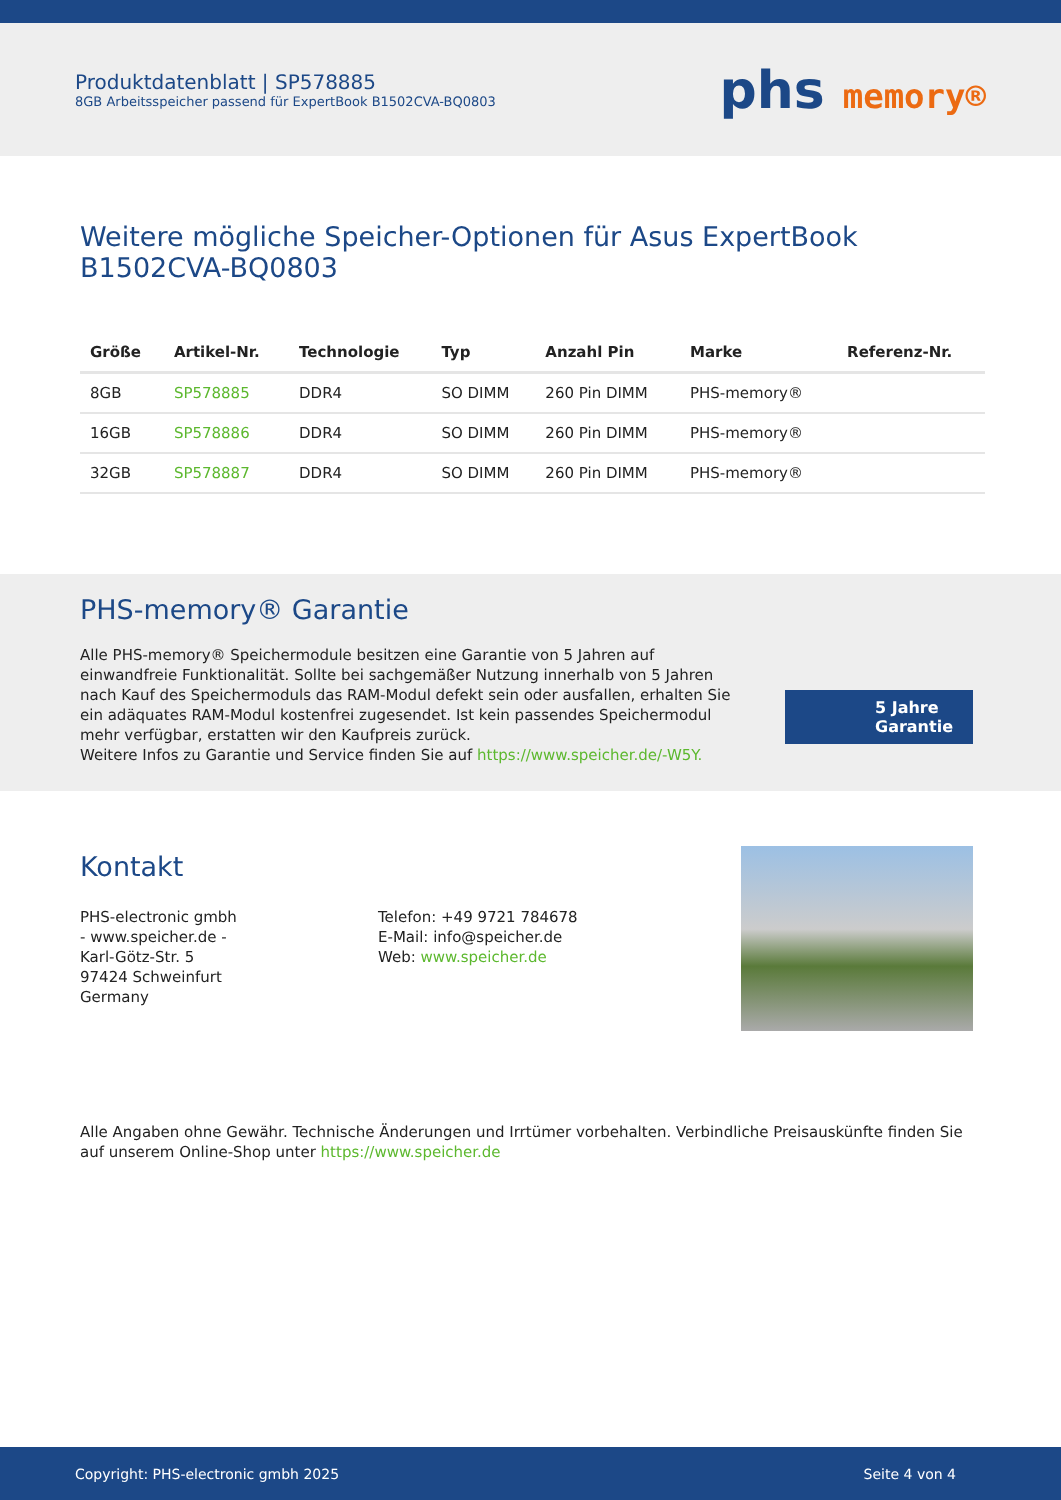Produktdatenblatt | SP578885
8GB Arbeitsspeicher passend für ExpertBook B1502CVA-BQ0803
phs memory®
Weitere mögliche Speicher-Optionen für Asus ExpertBook B1502CVA-BQ0803
| Größe | Artikel-Nr. | Technologie | Typ | Anzahl Pin | Marke | Referenz-Nr. |
| --- | --- | --- | --- | --- | --- | --- |
| 8GB | SP578885 | DDR4 | SO DIMM | 260 Pin DIMM | PHS-memory® | |
| 16GB | SP578886 | DDR4 | SO DIMM | 260 Pin DIMM | PHS-memory® | |
| 32GB | SP578887 | DDR4 | SO DIMM | 260 Pin DIMM | PHS-memory® | |
PHS-memory® Garantie
Alle PHS-memory® Speichermodule besitzen eine Garantie von 5 Jahren auf einwandfreie Funktionalität. Sollte bei sachgemäßer Nutzung innerhalb von 5 Jahren nach Kauf des Speichermoduls das RAM-Modul defekt sein oder ausfallen, erhalten Sie ein adäquates RAM-Modul kostenfrei zugesendet. Ist kein passendes Speichermodul mehr verfügbar, erstatten wir den Kaufpreis zurück.
Weitere Infos zu Garantie und Service finden Sie auf https://www.speicher.de/-W5Y.
5 Jahre
Garantie
Kontakt
PHS-electronic gmbh
- www.speicher.de -
Karl-Götz-Str. 5
97424 Schweinfurt
Germany
Telefon: +49 9721 784678
E-Mail: info@speicher.de
Web: www.speicher.de
Alle Angaben ohne Gewähr. Technische Änderungen und Irrtümer vorbehalten. Verbindliche Preisauskünfte finden Sie auf unserem Online-Shop unter https://www.speicher.de
Copyright: PHS-electronic gmbh 2025 Seite 4 von 4